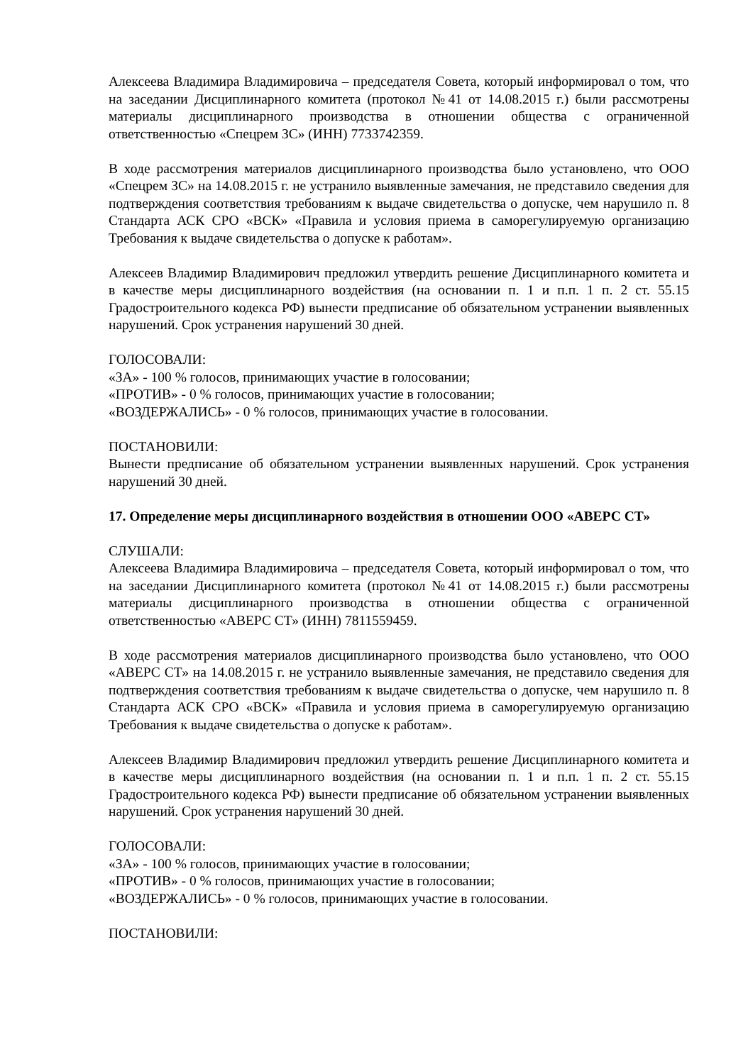Алексеева Владимира Владимировича – председателя Совета, который информировал о том, что на заседании Дисциплинарного комитета (протокол №41 от 14.08.2015 г.) были рассмотрены материалы дисциплинарного производства в отношении общества с ограниченной ответственностью «Спецрем ЗС» (ИНН) 7733742359.
В ходе рассмотрения материалов дисциплинарного производства было установлено, что ООО «Спецрем ЗС» на 14.08.2015 г. не устранило выявленные замечания, не представило сведения для подтверждения соответствия требованиям к выдаче свидетельства о допуске, чем нарушило п. 8 Стандарта АСК СРО «ВСК» «Правила и условия приема в саморегулируемую организацию Требования к выдаче свидетельства о допуске к работам».
Алексеев Владимир Владимирович предложил утвердить решение Дисциплинарного комитета и в качестве меры дисциплинарного воздействия (на основании п. 1 и п.п. 1 п. 2 ст. 55.15 Градостроительного кодекса РФ) вынести предписание об обязательном устранении выявленных нарушений. Срок устранения нарушений 30 дней.
ГОЛОСОВАЛИ:
«ЗА» - 100 % голосов, принимающих участие в голосовании;
«ПРОТИВ» - 0 % голосов, принимающих участие в голосовании;
«ВОЗДЕРЖАЛИСЬ» - 0 % голосов, принимающих участие в голосовании.
ПОСТАНОВИЛИ:
Вынести предписание об обязательном устранении выявленных нарушений. Срок устранения нарушений 30 дней.
17. Определение меры дисциплинарного воздействия в отношении ООО «АВЕРС СТ»
СЛУШАЛИ:
Алексеева Владимира Владимировича – председателя Совета, который информировал о том, что на заседании Дисциплинарного комитета (протокол №41 от 14.08.2015 г.) были рассмотрены материалы дисциплинарного производства в отношении общества с ограниченной ответственностью «АВЕРС СТ» (ИНН) 7811559459.
В ходе рассмотрения материалов дисциплинарного производства было установлено, что ООО «АВЕРС СТ» на 14.08.2015 г. не устранило выявленные замечания, не представило сведения для подтверждения соответствия требованиям к выдаче свидетельства о допуске, чем нарушило п. 8 Стандарта АСК СРО «ВСК» «Правила и условия приема в саморегулируемую организацию Требования к выдаче свидетельства о допуске к работам».
Алексеев Владимир Владимирович предложил утвердить решение Дисциплинарного комитета и в качестве меры дисциплинарного воздействия (на основании п. 1 и п.п. 1 п. 2 ст. 55.15 Градостроительного кодекса РФ) вынести предписание об обязательном устранении выявленных нарушений. Срок устранения нарушений 30 дней.
ГОЛОСОВАЛИ:
«ЗА» - 100 % голосов, принимающих участие в голосовании;
«ПРОТИВ» - 0 % голосов, принимающих участие в голосовании;
«ВОЗДЕРЖАЛИСЬ» - 0 % голосов, принимающих участие в голосовании.
ПОСТАНОВИЛИ: